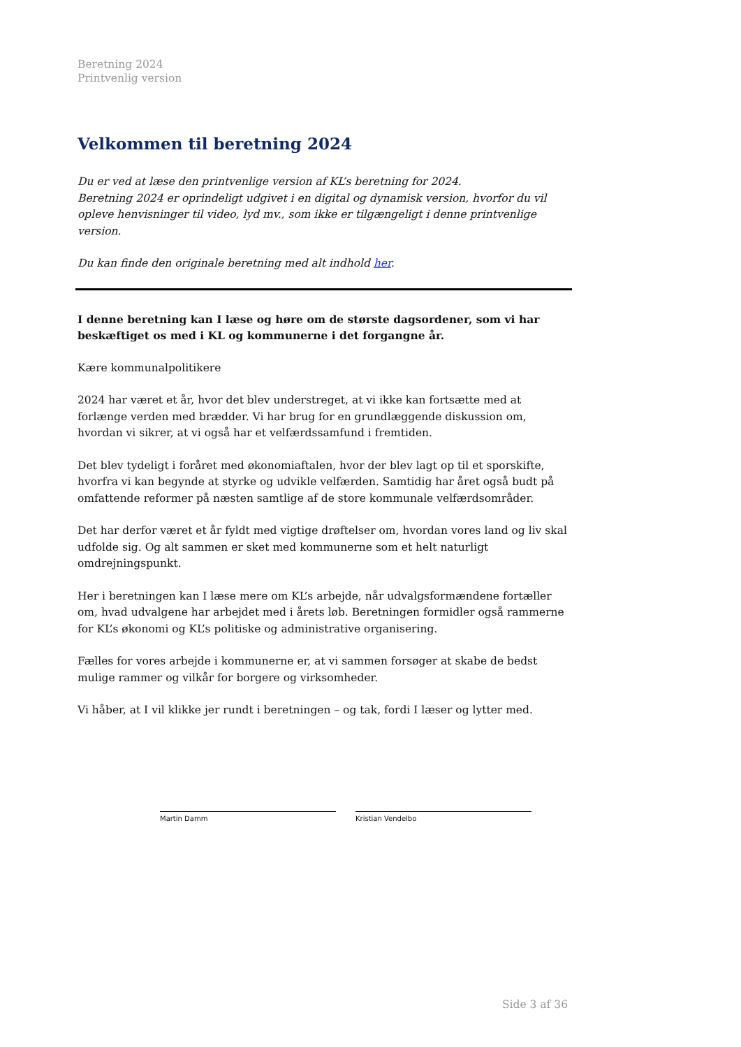Beretning 2024
Printvenlig version
Velkommen til beretning 2024
Du er ved at læse den printvenlige version af KL’s beretning for 2024.
Beretning 2024 er oprindeligt udgivet i en digital og dynamisk version, hvorfor du vil opleve henvisninger til video, lyd mv., som ikke er tilgængeligt i denne printvenlige version.
Du kan finde den originale beretning med alt indhold her.
I denne beretning kan I læse og høre om de største dagsordener, som vi har beskæftiget os med i KL og kommunerne i det forgangne år.
Kære kommunalpolitikere
2024 har været et år, hvor det blev understreget, at vi ikke kan fortsætte med at forlænge verden med brædder. Vi har brug for en grundlæggende diskussion om, hvordan vi sikrer, at vi også har et velfærdssamfund i fremtiden.
Det blev tydeligt i foråret med økonomiaftalen, hvor der blev lagt op til et sporskifte, hvorfra vi kan begynde at styrke og udvikle velfærden. Samtidig har året også budt på omfattende reformer på næsten samtlige af de store kommunale velfærdsområder.
Det har derfor været et år fyldt med vigtige drøftelser om, hvordan vores land og liv skal udfolde sig. Og alt sammen er sket med kommunerne som et helt naturligt omdrejningspunkt.
Her i beretningen kan I læse mere om KL’s arbejde, når udvalgsformændene fortæller om, hvad udvalgene har arbejdet med i årets løb. Beretningen formidler også rammerne for KL’s økonomi og KL’s politiske og administrative organisering.
Fælles for vores arbejde i kommunerne er, at vi sammen forsøger at skabe de bedst mulige rammer og vilkår for borgere og virksomheder.
Vi håber, at I vil klikke jer rundt i beretningen – og tak, fordi I læser og lytter med.
Martin Damm Kristian Vendelbo
Side 3 af 36